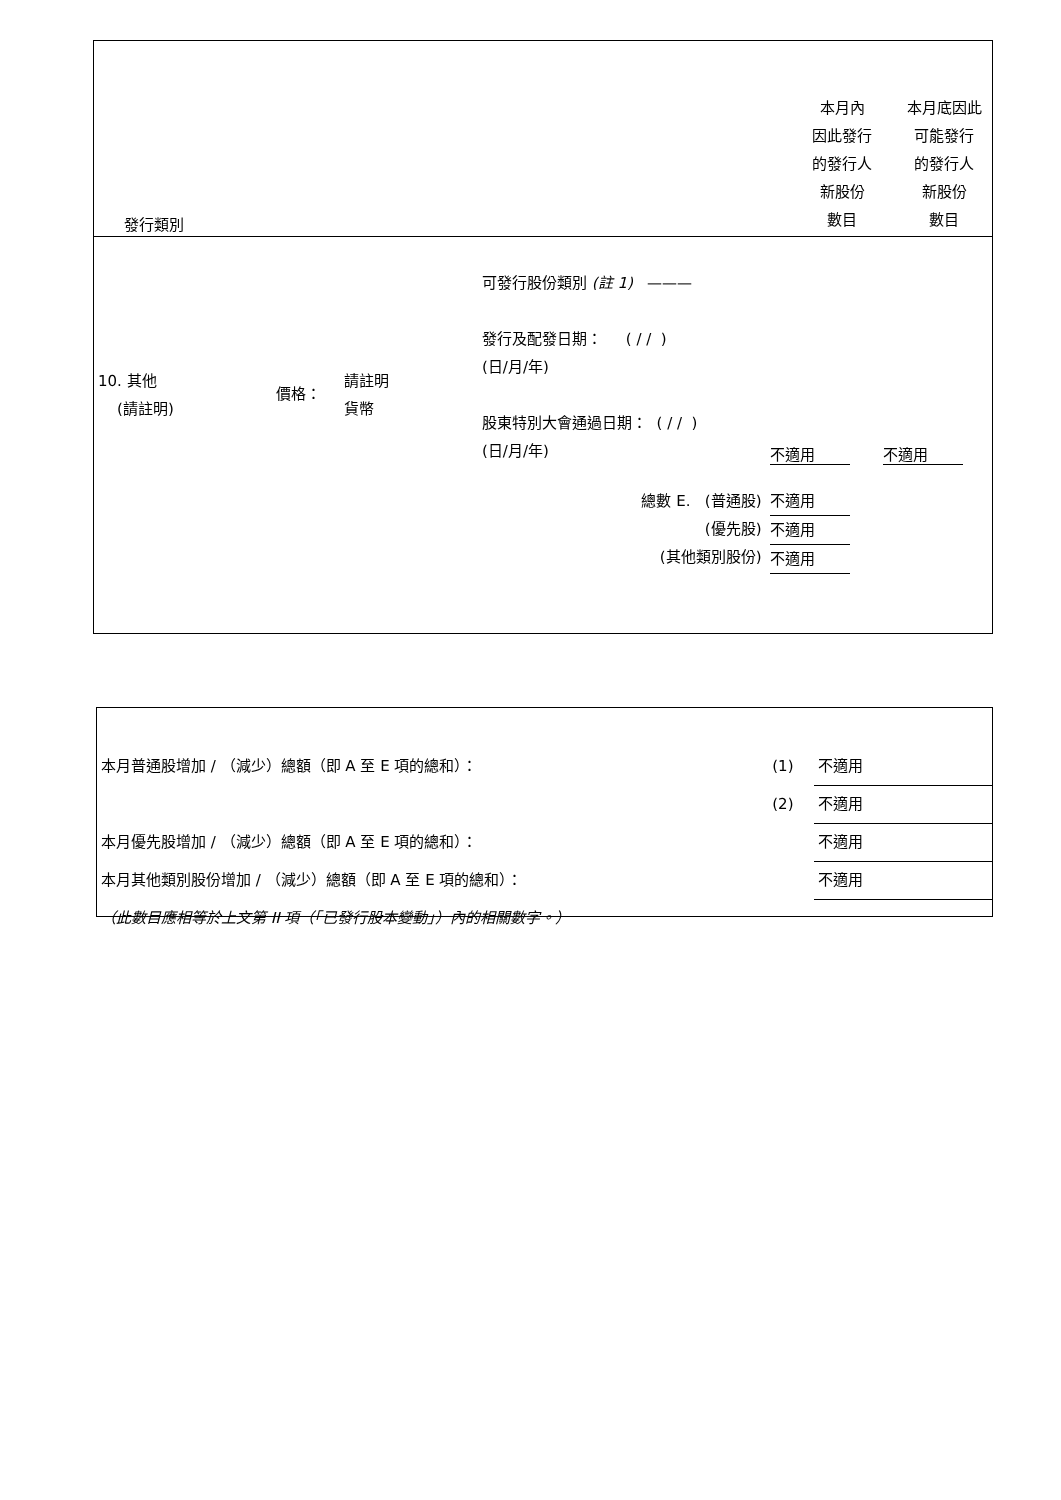| 發行類別 | 本月內 因此發行 的發行人 新股份 數目 | 本月底因此 可能發行 的發行人 新股份 數目 |
| 10. 其他 (請註明) | 價格： | 請註明 貨幣 | 可發行股份類別 (註 1) ——— 發行及配發日期： ( / / ) (日/月/年) 股東特別大會通過日期： ( / / ) (日/月/年) | 不適用 | 不適用 |
| 總數 E. (普通股) (優先股) (其他類別股份) | | | | 不適用 不適用 不適用 | |
| 本月普通股增加 / （減少）總額（即 A 至 E 項的總和）： | (1) | 不適用 |
| | (2) | 不適用 |
| 本月優先股增加 / （減少）總額（即 A 至 E 項的總和）： | | 不適用 |
| 本月其他類別股份增加 / （減少）總額（即 A 至 E 項的總和）： | | 不適用 |
| （此數目應相等於上文第 II 項（「已發行股本變動」）內的相關數字。） | | |